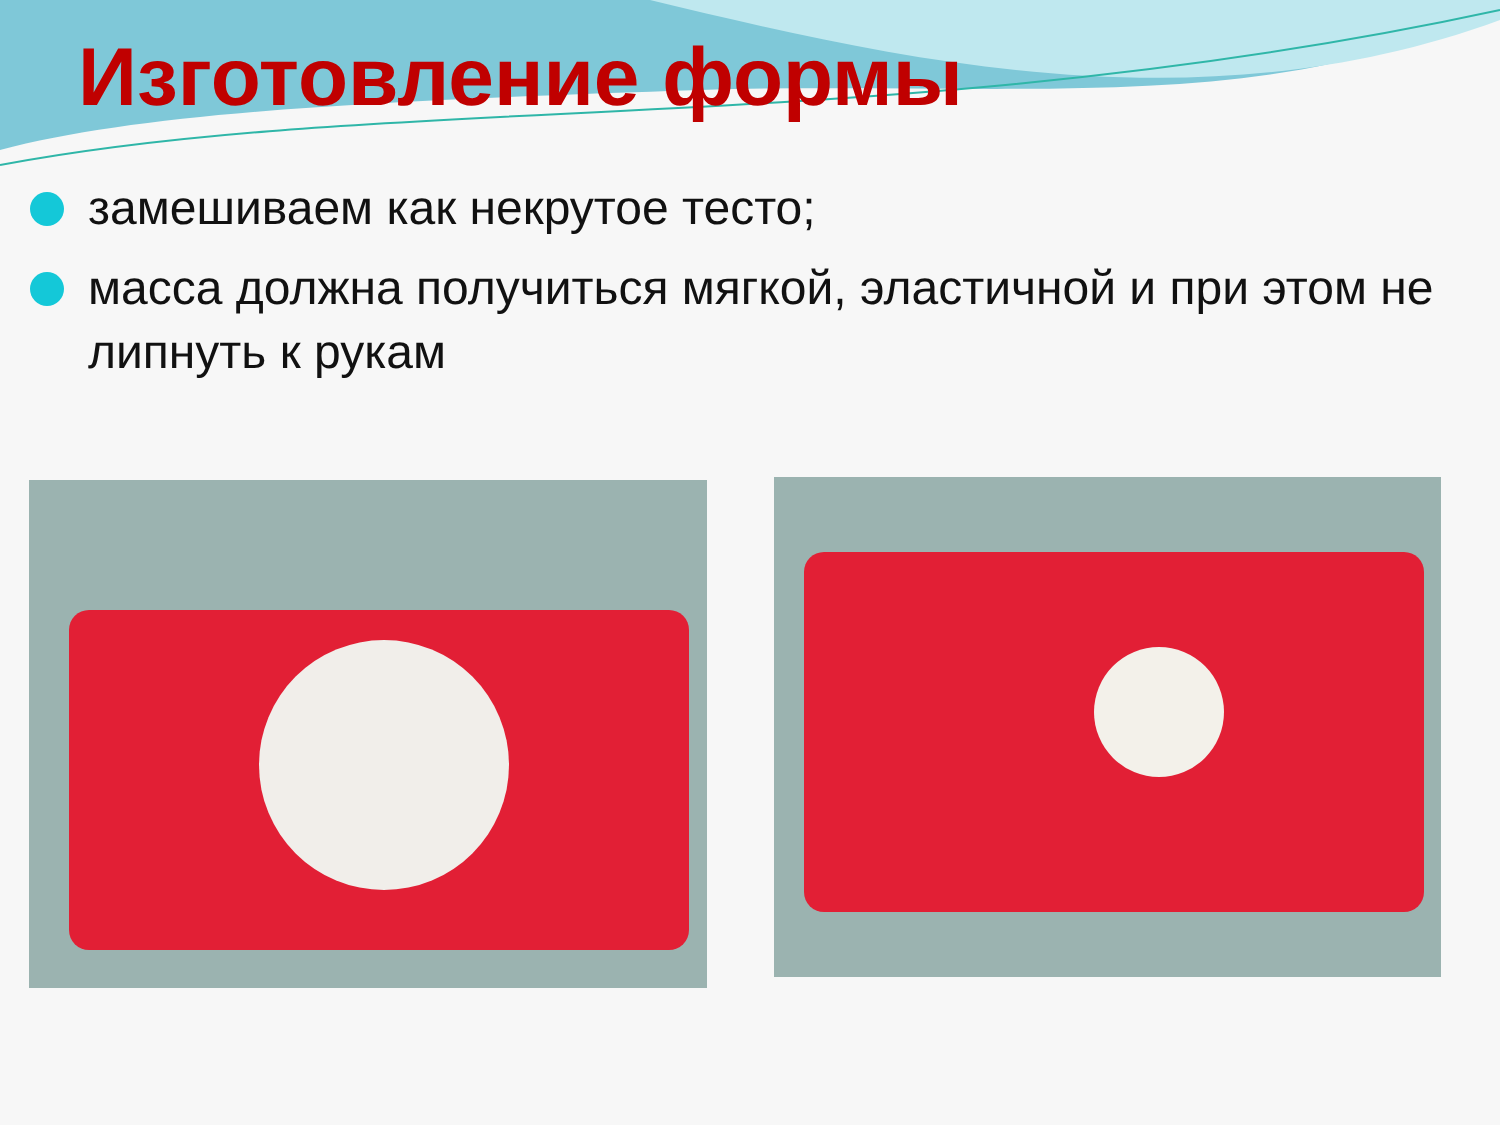Изготовление формы
замешиваем как некрутое тесто;
масса должна получиться мягкой, эластичной и при этом не липнуть к рукам